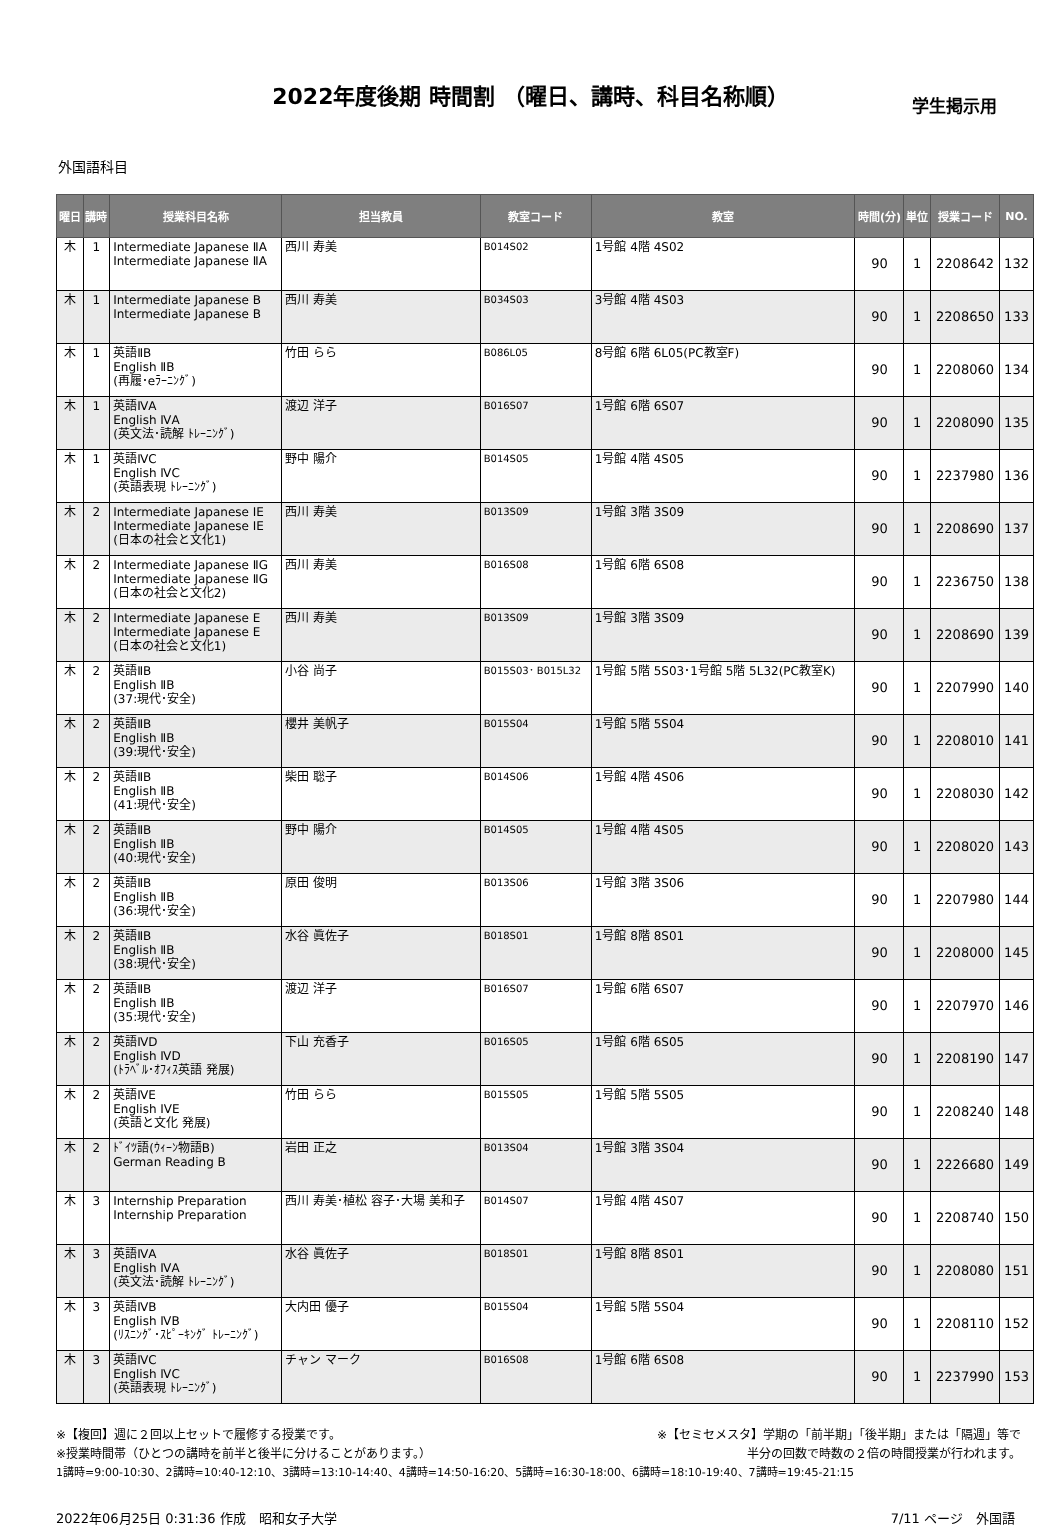2022年度後期 時間割 （曜日、講時、科目名称順）
学生掲示用
外国語科目
| 曜日 | 講時 | 授業科目名称 | 担当教員 | 教室コード | 教室 | 時間(分) | 単位 | 授業コード | NO. |
| --- | --- | --- | --- | --- | --- | --- | --- | --- | --- |
| 木 | 1 | Intermediate Japanese ⅡA Intermediate Japanese ⅡA | 西川 寿美 | B014S02 | 1号館 4階 4S02 | 90 | 1 | 2208642 | 132 |
| 木 | 1 | Intermediate Japanese B Intermediate Japanese B | 西川 寿美 | B034S03 | 3号館 4階 4S03 | 90 | 1 | 2208650 | 133 |
| 木 | 1 | 英語ⅡB English ⅡB (再履･eﾗｰﾆﾝｸﾞ) | 竹田 らら | B086L05 | 8号館 6階 6L05(PC教室F) | 90 | 1 | 2208060 | 134 |
| 木 | 1 | 英語ⅣA English ⅣA (英文法･読解 ﾄﾚｰﾆﾝｸﾞ) | 渡辺 洋子 | B016S07 | 1号館 6階 6S07 | 90 | 1 | 2208090 | 135 |
| 木 | 1 | 英語ⅣC English ⅣC (英語表現 ﾄﾚｰﾆﾝｸﾞ) | 野中 陽介 | B014S05 | 1号館 4階 4S05 | 90 | 1 | 2237980 | 136 |
| 木 | 2 | Intermediate Japanese ⅠE Intermediate Japanese ⅠE (日本の社会と文化1) | 西川 寿美 | B013S09 | 1号館 3階 3S09 | 90 | 1 | 2208690 | 137 |
| 木 | 2 | Intermediate Japanese ⅡG Intermediate Japanese ⅡG (日本の社会と文化2) | 西川 寿美 | B016S08 | 1号館 6階 6S08 | 90 | 1 | 2236750 | 138 |
| 木 | 2 | Intermediate Japanese E Intermediate Japanese E (日本の社会と文化1) | 西川 寿美 | B013S09 | 1号館 3階 3S09 | 90 | 1 | 2208690 | 139 |
| 木 | 2 | 英語ⅡB English ⅡB (37:現代･安全) | 小谷 尚子 | B015S03･ B015L32 | 1号館 5階 5S03･1号館 5階 5L32(PC教室K) | 90 | 1 | 2207990 | 140 |
| 木 | 2 | 英語ⅡB English ⅡB (39:現代･安全) | 櫻井 美帆子 | B015S04 | 1号館 5階 5S04 | 90 | 1 | 2208010 | 141 |
| 木 | 2 | 英語ⅡB English ⅡB (41:現代･安全) | 柴田 聡子 | B014S06 | 1号館 4階 4S06 | 90 | 1 | 2208030 | 142 |
| 木 | 2 | 英語ⅡB English ⅡB (40:現代･安全) | 野中 陽介 | B014S05 | 1号館 4階 4S05 | 90 | 1 | 2208020 | 143 |
| 木 | 2 | 英語ⅡB English ⅡB (36:現代･安全) | 原田 俊明 | B013S06 | 1号館 3階 3S06 | 90 | 1 | 2207980 | 144 |
| 木 | 2 | 英語ⅡB English ⅡB (38:現代･安全) | 水谷 眞佐子 | B018S01 | 1号館 8階 8S01 | 90 | 1 | 2208000 | 145 |
| 木 | 2 | 英語ⅡB English ⅡB (35:現代･安全) | 渡辺 洋子 | B016S07 | 1号館 6階 6S07 | 90 | 1 | 2207970 | 146 |
| 木 | 2 | 英語ⅣD English ⅣD (ﾄﾗﾍﾞﾙ･ｵﾌｨｽ英語 発展) | 下山 充香子 | B016S05 | 1号館 6階 6S05 | 90 | 1 | 2208190 | 147 |
| 木 | 2 | 英語ⅣE English IVE (英語と文化 発展) | 竹田 らら | B015S05 | 1号館 5階 5S05 | 90 | 1 | 2208240 | 148 |
| 木 | 2 | ﾄﾞｲﾂ語(ｳｨｰﾝ物語B) German Reading B | 岩田 正之 | B013S04 | 1号館 3階 3S04 | 90 | 1 | 2226680 | 149 |
| 木 | 3 | Internship Preparation Internship Preparation | 西川 寿美･植松 容子･大場 美和子 | B014S07 | 1号館 4階 4S07 | 90 | 1 | 2208740 | 150 |
| 木 | 3 | 英語ⅣA English ⅣA (英文法･読解 ﾄﾚｰﾆﾝｸﾞ) | 水谷 眞佐子 | B018S01 | 1号館 8階 8S01 | 90 | 1 | 2208080 | 151 |
| 木 | 3 | 英語ⅣB English ⅣB (ﾘｽﾆﾝｸﾞ･ｽﾋﾟｰｷﾝｸﾞ ﾄﾚｰﾆﾝｸﾞ) | 大内田 優子 | B015S04 | 1号館 5階 5S04 | 90 | 1 | 2208110 | 152 |
| 木 | 3 | 英語ⅣC English ⅣC (英語表現 ﾄﾚｰﾆﾝｸﾞ) | チャン マーク | B016S08 | 1号館 6階 6S08 | 90 | 1 | 2237990 | 153 |
※【複回】週に２回以上セットで履修する授業です。 ※【セミセメスタ】学期の「前半期」「後半期」または「隔週」等で
※授業時間帯（ひとつの講時を前半と後半に分けることがあります。） 半分の回数で時数の２倍の時間授業が行われます。
1講時=9:00-10:30、2講時=10:40-12:10、3講時=13:10-14:40、4講時=14:50-16:20、5講時=16:30-18:00、6講時=18:10-19:40、7講時=19:45-21:15
2022年06月25日 0:31:36 作成　昭和女子大学 7/11 ページ　外国語